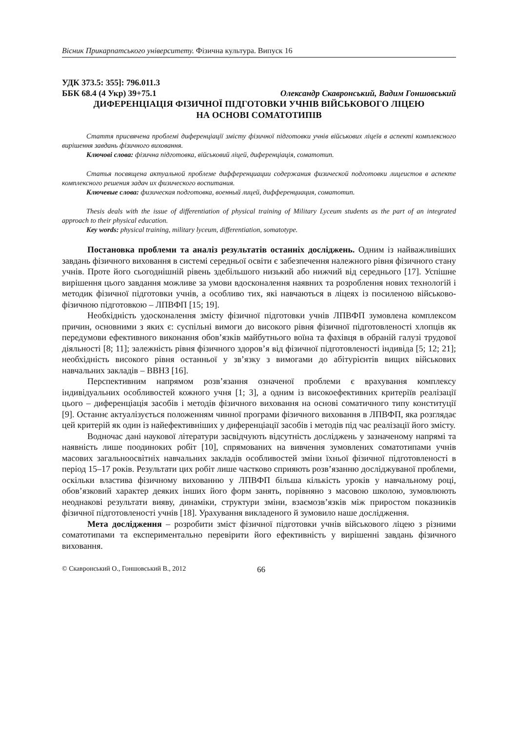Вісник Прикарпатського університету. Фізична культура. Випуск 16
УДК 373.5: 355]: 796.011.3
ББК 68.4 (4 Укр) 39+75.1 Олександр Скавронський, Вадим Гоншовський
ДИФЕРЕНЦІАЦІЯ ФІЗИЧНОЇ ПІДГОТОВКИ УЧНІВ ВІЙСЬКОВОГО ЛІЦЕЮ
НА ОСНОВІ СОМАТОТИПІВ
Стаття присвячена проблемі диференціації змісту фізичної підготовки учнів військових ліцеїв в аспекті комплексного вирішення завдань фізичного виховання.
Ключові слова: фізична підготовка, військовий ліцей, диференціація, соматотип.
Статья посвящена актуальной проблеме дифференциации содержания физической подготовки лицеистов в аспекте комплексного решения задач их физического воспитания.
Ключевые слова: физическая подготовка, военный лицей, дифференциация, соматотип.
Thesis deals with the issue of differentiation of physical training of Military Lyceum students as the part of an integrated approach to their physical education.
Key words: physical training, military lyceum, differentiation, somatotype.
Постановка проблеми та аналіз результатів останніх досліджень. Одним із найважливіших завдань фізичного виховання в системі середньої освіти є забезпечення належного рівня фізичного стану учнів. Проте його сьогоднішній рівень здебільшого низький або нижчий від середнього [17]. Успішне вирішення цього завдання можливе за умови вдосконалення наявних та розроблення нових технологій і методик фізичної підготовки учнів, а особливо тих, які навчаються в ліцеях із посиленою військово-фізичною підготовкою – ЛПВФП [15; 19].
Необхідність удосконалення змісту фізичної підготовки учнів ЛПВФП зумовлена комплексом причин, основними з яких є: суспільні вимоги до високого рівня фізичної підготовленості хлопців як передумови ефективного виконання обов’язків майбутнього воїна та фахівця в обраній галузі трудової діяльності [8; 11]; залежність рівня фізичного здоров’я від фізичної підготовленості індивіда [5; 12; 21]; необхідність високого рівня останньої у зв’язку з вимогами до абітурієнтів вищих військових навчальних закладів – ВВНЗ [16].
Перспективним напрямом розв’язання означеної проблеми є врахування комплексу індивідуальних особливостей кожного учня [1; 3], а одним із високоефективних критеріїв реалізації цього – диференціація засобів і методів фізичного виховання на основі соматичного типу конституції [9]. Останнє актуалізується положенням чинної програми фізичного виховання в ЛПВФП, яка розглядає цей критерій як один із найефективніших у диференціації засобів і методів під час реалізації його змісту.
Водночас дані наукової літератури засвідчують відсутність досліджень у зазначеному напрямі та наявність лише поодиноких робіт [10], спрямованих на вивчення зумовлених соматотипами учнів масових загальноосвітніх навчальних закладів особливостей зміни їхньої фізичної підготовленості в період 15–17 років. Результати цих робіт лише частково сприяють розв’язанню досліджуваної проблеми, оскільки властива фізичному вихованню у ЛПВФП більша кількість уроків у навчальному році, обов’язковий характер деяких інших його форм занять, порівняно з масовою школою, зумовлюють неоднакові результати вияву, динаміки, структури зміни, взаємозв’язків між приростом показників фізичної підготовленості учнів [18]. Урахування викладеного й зумовило наше дослідження.
Мета дослідження – розробити зміст фізичної підготовки учнів військового ліцею з різними соматотипами та експериментально перевірити його ефективність у вирішенні завдань фізичного виховання.
© Скавронський О., Гоншовський В., 2012 66